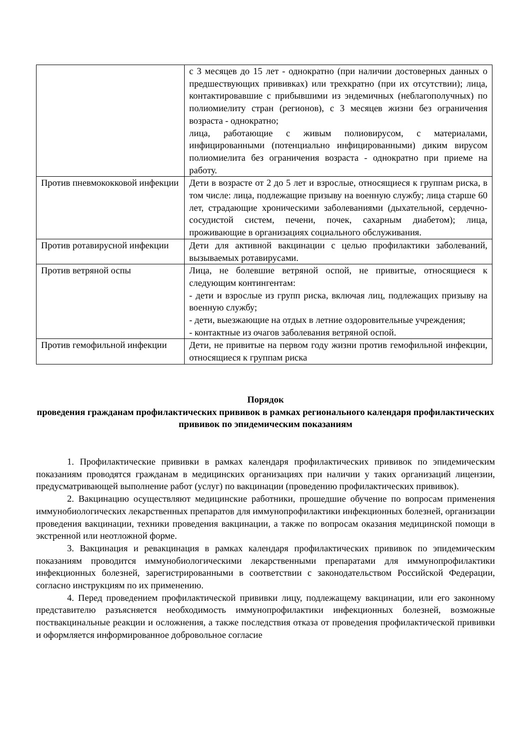| | с 3 месяцев до 15 лет - однократно (при наличии достоверных данных о предшествующих прививках) или трехкратно (при их отсутствии); лица, контактировавшие с прибывшими из эндемичных (неблагополучных) по полиомиелиту стран (регионов), с 3 месяцев жизни без ограничения возраста - однократно; лица, работающие с живым полиовирусом, с материалами, инфицированными (потенциально инфицированными) диким вирусом полиомиелита без ограничения возраста - однократно при приеме на работу. |
| Против пневмококковой инфекции | Дети в возрасте от 2 до 5 лет и взрослые, относящиеся к группам риска, в том числе: лица, подлежащие призыву на военную службу; лица старше 60 лет, страдающие хроническими заболеваниями (дыхательной, сердечно-сосудистой систем, печени, почек, сахарным диабетом); лица, проживающие в организациях социального обслуживания. |
| Против ротавирусной инфекции | Дети для активной вакцинации с целью профилактики заболеваний, вызываемых ротавирусами. |
| Против ветряной оспы | Лица, не болевшие ветряной оспой, не привитые, относящиеся к следующим контингентам: - дети и взрослые из групп риска, включая лиц, подлежащих призыву на военную службу; - дети, выезжающие на отдых в летние оздоровительные учреждения; - контактные из очагов заболевания ветряной оспой. |
| Против гемофильной инфекции | Дети, не привитые на первом году жизни против гемофильной инфекции, относящиеся к группам риска |
Порядок
проведения гражданам профилактических прививок в рамках регионального календаря профилактических прививок по эпидемическим показаниям
1. Профилактические прививки в рамках календаря профилактических прививок по эпидемическим показаниям проводятся гражданам в медицинских организациях при наличии у таких организаций лицензии, предусматривающей выполнение работ (услуг) по вакцинации (проведению профилактических прививок).
2. Вакцинацию осуществляют медицинские работники, прошедшие обучение по вопросам применения иммунобиологических лекарственных препаратов для иммунопрофилактики инфекционных болезней, организации проведения вакцинации, техники проведения вакцинации, а также по вопросам оказания медицинской помощи в экстренной или неотложной форме.
3. Вакцинация и ревакцинация в рамках календаря профилактических прививок по эпидемическим показаниям проводится иммунобиологическими лекарственными препаратами для иммунопрофилактики инфекционных болезней, зарегистрированными в соответствии с законодательством Российской Федерации, согласно инструкциям по их применению.
4. Перед проведением профилактической прививки лицу, подлежащему вакцинации, или его законному представителю разъясняется необходимость иммунопрофилактики инфекционных болезней, возможные поствакцинальные реакции и осложнения, а также последствия отказа от проведения профилактической прививки и оформляется информированное добровольное согласие